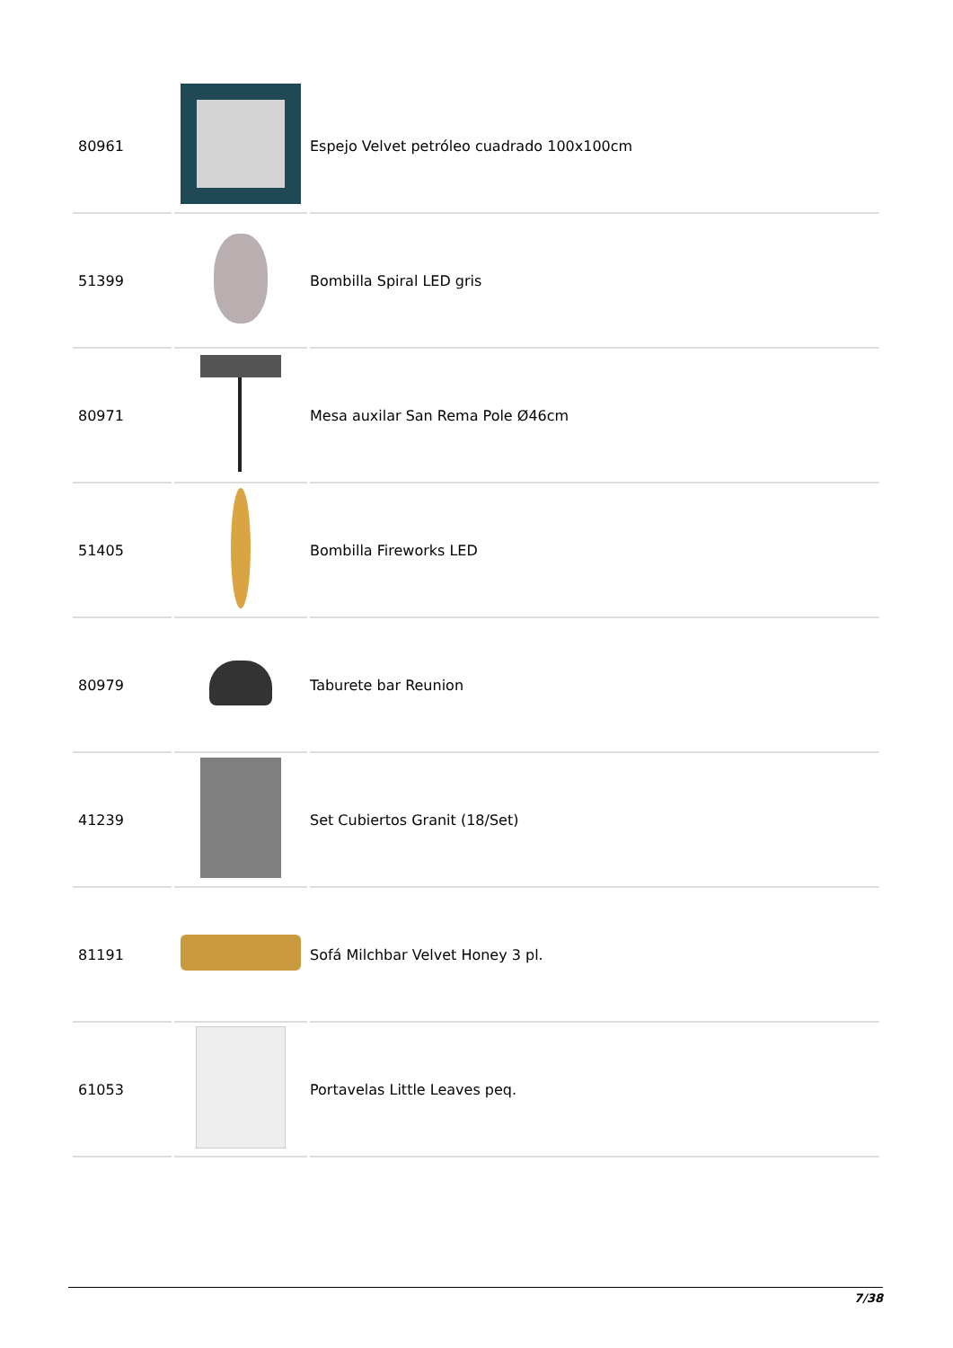| 80961 | | Espejo Velvet petróleo cuadrado 100x100cm |
| 51399 | | Bombilla Spiral LED gris |
| 80971 | | Mesa auxilar San Rema Pole Ø46cm |
| 51405 | | Bombilla Fireworks LED |
| 80979 | | Taburete bar Reunion |
| 41239 | | Set Cubiertos Granit (18/Set) |
| 81191 | | Sofá Milchbar Velvet Honey 3 pl. |
| 61053 | | Portavelas Little Leaves peq. |
7/38